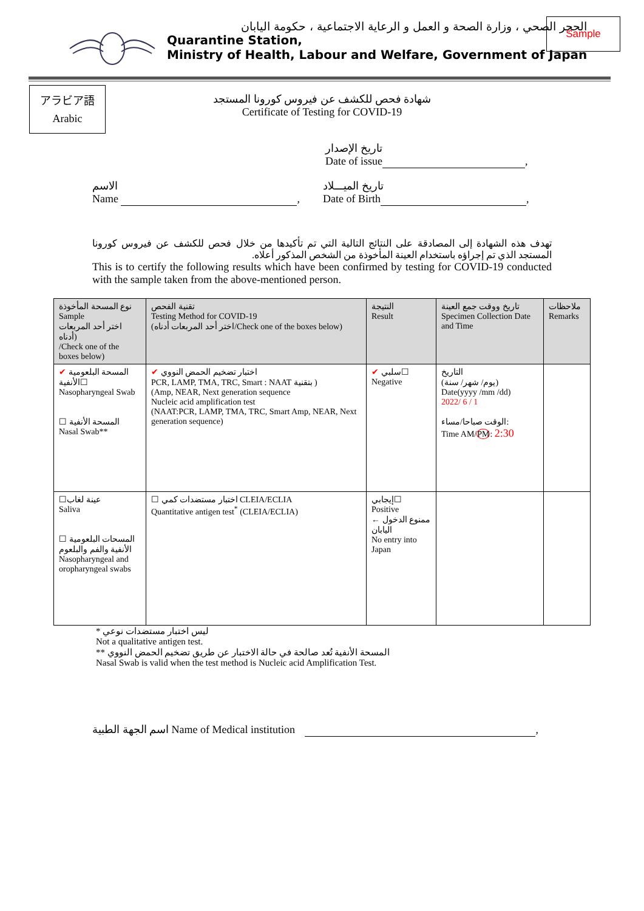الحجر الصحي ، وزارة الصحة و العمل و الرعاية الاجتماعية ، حكومة اليابان
Quarantine Station,
Ministry of Health, Labour and Welfare, Government of Japan
Sample
アラビア語
Arabic
شهادة فحص للكشف عن فيروس كورونا المستجد
Certificate of Testing for COVID-19
تاريخ الإصدار
Date of issue ,
الاسم
Name ,
تاريخ الميـــلاد
Date of Birth ,
تهدف هذه الشهادة إلى المصادقة على النتائج التالية التي تم تأكيدها من خلال فحص للكشف عن فيروس كورونا المستجد الذي تم إجراؤه باستخدام العينة المأخوذة من الشخص المذكور أعلاه.
This is to certify the following results which have been confirmed by testing for COVID-19 conducted with the sample taken from the above-mentioned person.
| نوع المسحة المأخوذة Sample اختر أحد المربعات أدناه) /Check one of the boxes below) | تقنية الفحص Testing Method for COVID-19 (اختر أحد المربعات أدناه/Check one of the boxes below) | النتيجة Result | تاريخ ووقت جمع العينة Specimen Collection Date and Time | ملاحظات Remarks |
| --- | --- | --- | --- | --- |
| ✔ المسحة البلعومية الأنفية☐ Nasopharyngeal Swab ☐ المسحة الأنفية Nasal Swab** | ✔ اختبار تضخيم الحمض النووي PCR, LAMP, TMA, TRC, Smart : NAAT بتقنية ) (Amp, NEAR, Next generation sequence Nucleic acid amplification test (NAAT:PCR, LAMP, TMA, TRC, Smart Amp, NEAR, Next generation sequence) | ✔ سلبي☐ Negative | التاريخ (يوم/ شهر/ سنة) Date(yyyy /mm /dd) 2022/ 6 / 1 الوقت صباحا/مساء: Time AM/ PM : 2:30 | |
| ☐عينة لغاب Saliva ☐ المسحات البلعومية الأنفية والفم والبلعوم Nasopharyngeal and oropharyngeal swabs | ☐ اختبار مستضدات كمي CLEIA/ECLIA Quantitative antigen test<sup>*</sup> (CLEIA/ECLIA) | إيجابي☐ Positive ممنوع الدخول ← اليابان No entry into Japan | | |
* ليس اختبار مستضدات نوعي
Not a qualitative antigen test.
** المسحة الأنفية تُعد صالحة في حالة الاختبار عن طريق تضخيم الحمض النووي
Nasal Swab is valid when the test method is Nucleic acid Amplification Test.
اسم الجهة الطبية Name of Medical institution ,